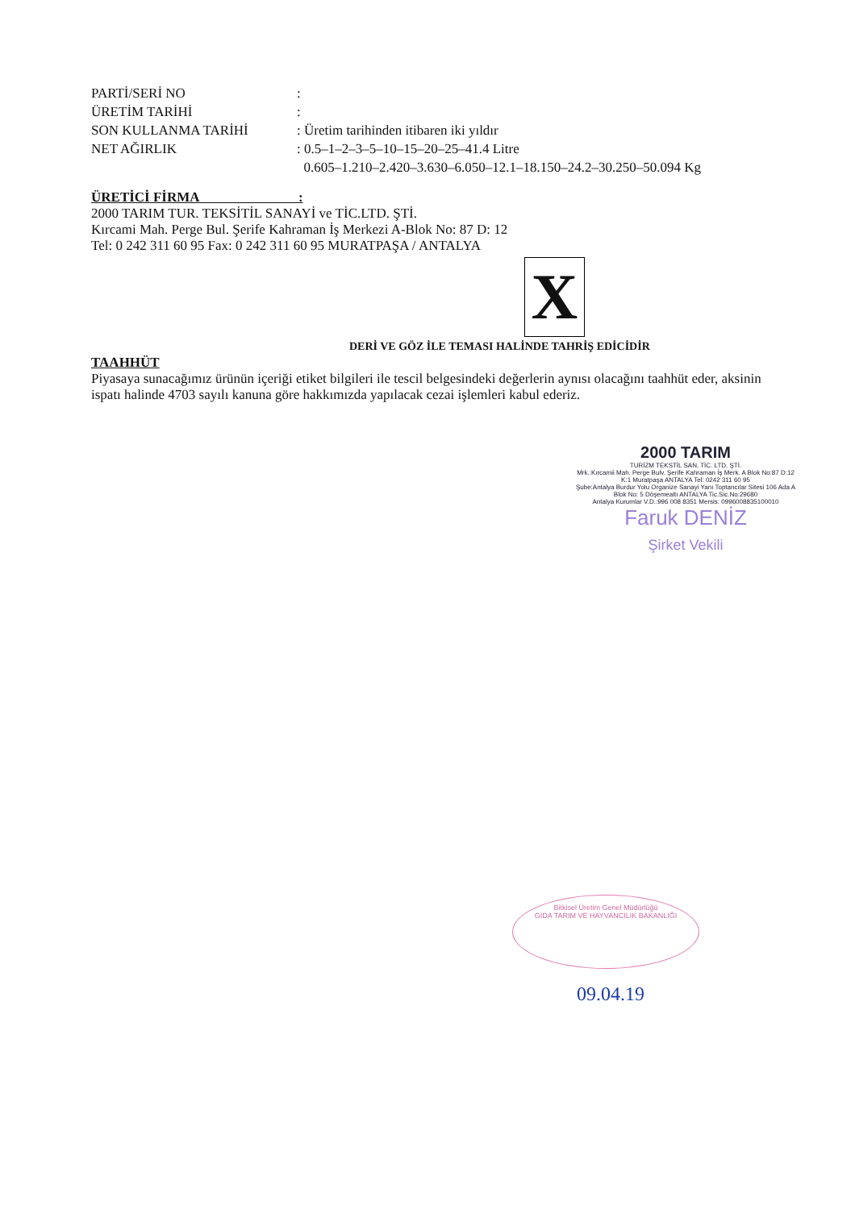PARTİ/SERİ NO :
ÜRETİM TARİHİ :
SON KULLANMA TARİHİ : Üretim tarihinden itibaren iki yıldır
NET AĞIRLIK : 0.5–1–2–3–5–10–15–20–25–41.4 Litre
0.605–1.210–2.420–3.630–6.050–12.1–18.150–24.2–30.250–50.094 Kg
ÜRETİCİ FİRMA :
2000 TARIM TUR. TEKSİTİL SANAYİ ve TİC.LTD. ŞTİ.
Kırcami Mah. Perge Bul. Şerife Kahraman İş Merkezi A-Blok No: 87 D: 12
Tel: 0 242 311 60 95 Fax: 0 242 311 60 95 MURATPAŞA / ANTALYA
X
DERİ VE GÖZ İLE TEMASI HALİNDE TAHRİŞ EDİCİDİR
TAAHHÜT
Piyasaya sunacağımız ürünün içeriği etiket bilgileri ile tescil belgesindeki değerlerin aynısı olacağını taahhüt eder, aksinin ispatı halinde 4703 sayılı kanuna göre hakkımızda yapılacak cezai işlemleri kabul ederiz.
2000 TARIM
TURİZM TEKSTİL SAN. TİC. LTD. ŞTİ.
Mrk.:Kırcamii Mah. Perge Bulv. Şerife Kahraman İş Merk. A Blok No:87 D:12 K:1 Muratpaşa ANTALYA Tel: 0242 311 60 95
Şube:Antalya Burdur Yolu Organize Sanayi Yanı Toptancılar Sitesi 106 Ada A Blok No: 5 Döşemealtı ANTALYA Tic.Sic.No:29680
Antalya Kurumlar V.D.:996 008 8351 Mersis: 0996008835100010
Faruk DENİZ
Şirket Vekili
Bitkisel Üretim Genel Müdürlüğü
GIDA TARIM VE HAYVANCILIK BAKANLIĞI
09.04.19